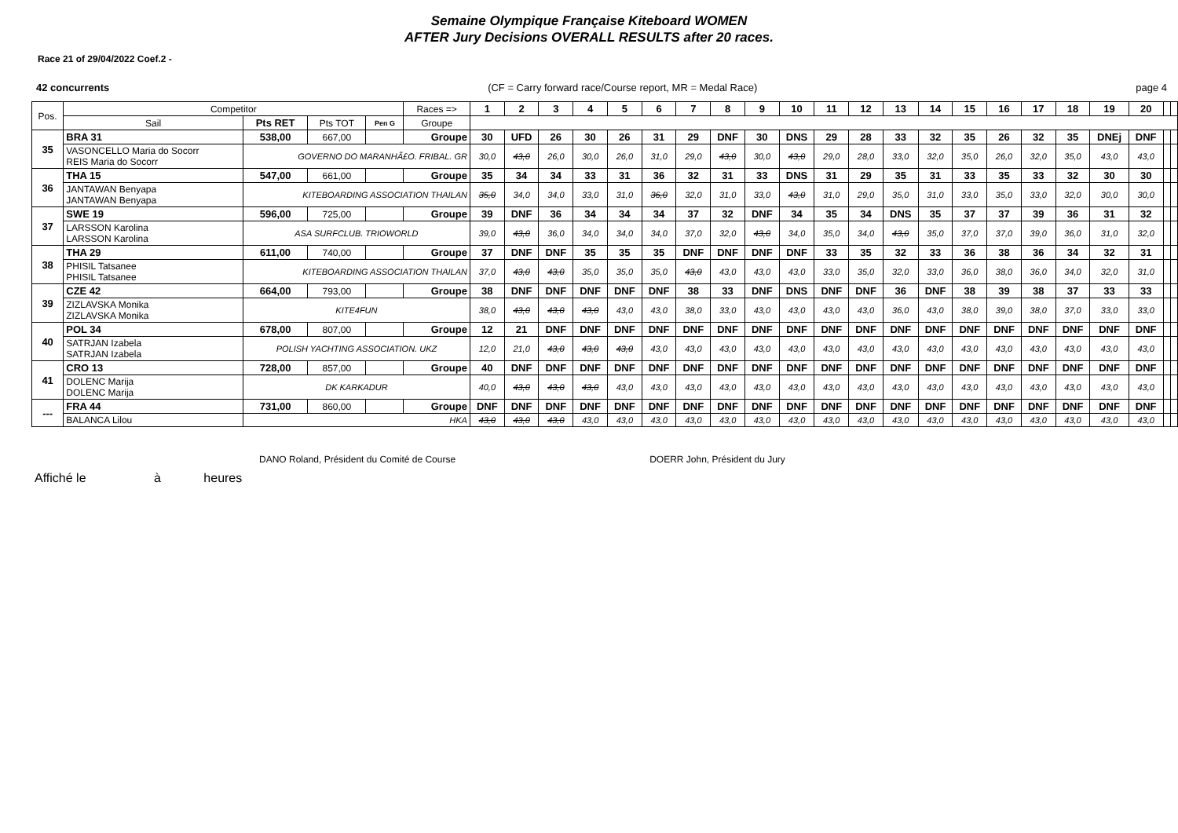Semaine Olympique Française Kiteboard WOMEN
AFTER Jury Decisions OVERALL RESULTS after 20 races.
Race 21 of 29/04/2022 Coef.2 -
42 concurrents (CF = Carry forward race/Course report, MR = Medal Race) page 4
| Pos. | Competitor | | | | Races => | 1 | 2 | 3 | 4 | 5 | 6 | 7 | 8 | 9 | 10 | 11 | 12 | 13 | 14 | 15 | 16 | 17 | 18 | 19 | 20 | | |
| --- | --- | --- | --- | --- | --- | --- | --- | --- | --- | --- | --- | --- | --- | --- | --- | --- | --- | --- | --- | --- | --- | --- | --- | --- | --- | --- | --- |
| | Sail | Pts RET | Pts TOT | Pen G | Groupe | | | | | | | | | | | | | | | | | | | | | | |
| 35 | BRA 31 | 538,00 | 667,00 | | Groupe | 30 | UFD | 26 | 30 | 26 | 31 | 29 | DNF | 30 | DNS | 29 | 28 | 33 | 32 | 35 | 26 | 32 | 35 | DNEj | DNF | | |
| | VASONCELLO Maria do Socorr REIS Maria do Socorr | GOVERNO DO MARANHÃ£O. FRIBAL. GR | | | | 30,0 | 43,0 | 26,0 | 30,0 | 26,0 | 31,0 | 29,0 | 43,0 | 30,0 | 43,0 | 29,0 | 28,0 | 33,0 | 32,0 | 35,0 | 26,0 | 32,0 | 35,0 | 43,0 | 43,0 | | |
| 36 | THA 15 | 547,00 | 661,00 | | Groupe | 35 | 34 | 34 | 33 | 31 | 36 | 32 | 31 | 33 | DNS | 31 | 29 | 35 | 31 | 33 | 35 | 33 | 32 | 30 | 30 | | |
| | JANTAWAN Benyapa JANTAWAN Benyapa | KITEBOARDING ASSOCIATION THAILAN | | | | 35,0 | 34,0 | 34,0 | 33,0 | 31,0 | 36,0 | 32,0 | 31,0 | 33,0 | 43,0 | 31,0 | 29,0 | 35,0 | 31,0 | 33,0 | 35,0 | 33,0 | 32,0 | 30,0 | 30,0 | | |
| 37 | SWE 19 | 596,00 | 725,00 | | Groupe | 39 | DNF | 36 | 34 | 34 | 34 | 37 | 32 | DNF | 34 | 35 | 34 | DNS | 35 | 37 | 37 | 39 | 36 | 31 | 32 | | |
| | LARSSON Karolina LARSSON Karolina | ASA SURFCLUB. TRIOWORLD | | | | 39,0 | 43,0 | 36,0 | 34,0 | 34,0 | 34,0 | 37,0 | 32,0 | 43,0 | 34,0 | 35,0 | 34,0 | 43,0 | 35,0 | 37,0 | 37,0 | 39,0 | 36,0 | 31,0 | 32,0 | | |
| 38 | THA 29 | 611,00 | 740,00 | | Groupe | 37 | DNF | DNF | 35 | 35 | 35 | DNF | DNF | DNF | DNF | 33 | 35 | 32 | 33 | 36 | 38 | 36 | 34 | 32 | 31 | | |
| | PHISIL Tatsanee PHISIL Tatsanee | KITEBOARDING ASSOCIATION THAILAN | | | | 37,0 | 43,0 | 43,0 | 35,0 | 35,0 | 35,0 | 43,0 | 43,0 | 43,0 | 43,0 | 33,0 | 35,0 | 32,0 | 33,0 | 36,0 | 38,0 | 36,0 | 34,0 | 32,0 | 31,0 | | |
| 39 | CZE 42 | 664,00 | 793,00 | | Groupe | 38 | DNF | DNF | DNF | DNF | DNF | 38 | 33 | DNF | DNS | DNF | DNF | 36 | DNF | 38 | 39 | 38 | 37 | 33 | 33 | | |
| | ZIZLAVSKA Monika ZIZLAVSKA Monika | KITE4FUN | | | | 38,0 | 43,0 | 43,0 | 43,0 | 43,0 | 43,0 | 38,0 | 33,0 | 43,0 | 43,0 | 43,0 | 43,0 | 36,0 | 43,0 | 38,0 | 39,0 | 38,0 | 37,0 | 33,0 | 33,0 | | |
| 40 | POL 34 | 678,00 | 807,00 | | Groupe | 12 | 21 | DNF | DNF | DNF | DNF | DNF | DNF | DNF | DNF | DNF | DNF | DNF | DNF | DNF | DNF | DNF | DNF | DNF | DNF | | |
| | SATRJAN Izabela SATRJAN Izabela | POLISH YACHTING ASSOCIATION. UKZ | | | | 12,0 | 21,0 | 43,0 | 43,0 | 43,0 | 43,0 | 43,0 | 43,0 | 43,0 | 43,0 | 43,0 | 43,0 | 43,0 | 43,0 | 43,0 | 43,0 | 43,0 | 43,0 | 43,0 | 43,0 | | |
| 41 | CRO 13 | 728,00 | 857,00 | | Groupe | 40 | DNF | DNF | DNF | DNF | DNF | DNF | DNF | DNF | DNF | DNF | DNF | DNF | DNF | DNF | DNF | DNF | DNF | DNF | DNF | | |
| | DOLENC Marija DOLENC Marija | DK KARKADUR | | | | 40,0 | 43,0 | 43,0 | 43,0 | 43,0 | 43,0 | 43,0 | 43,0 | 43,0 | 43,0 | 43,0 | 43,0 | 43,0 | 43,0 | 43,0 | 43,0 | 43,0 | 43,0 | 43,0 | 43,0 | | |
| --- | FRA 44 | 731,00 | 860,00 | | Groupe | DNF | DNF | DNF | DNF | DNF | DNF | DNF | DNF | DNF | DNF | DNF | DNF | DNF | DNF | DNF | DNF | DNF | DNF | DNF | DNF | | |
| | BALANCA Lilou | HKA | | | | 43,0 | 43,0 | 43,0 | 43,0 | 43,0 | 43,0 | 43,0 | 43,0 | 43,0 | 43,0 | 43,0 | 43,0 | 43,0 | 43,0 | 43,0 | 43,0 | 43,0 | 43,0 | 43,0 | 43,0 | | |
DANO Roland, Président du Comité de Course DOERR John, Président du Jury
Affiché le à heures